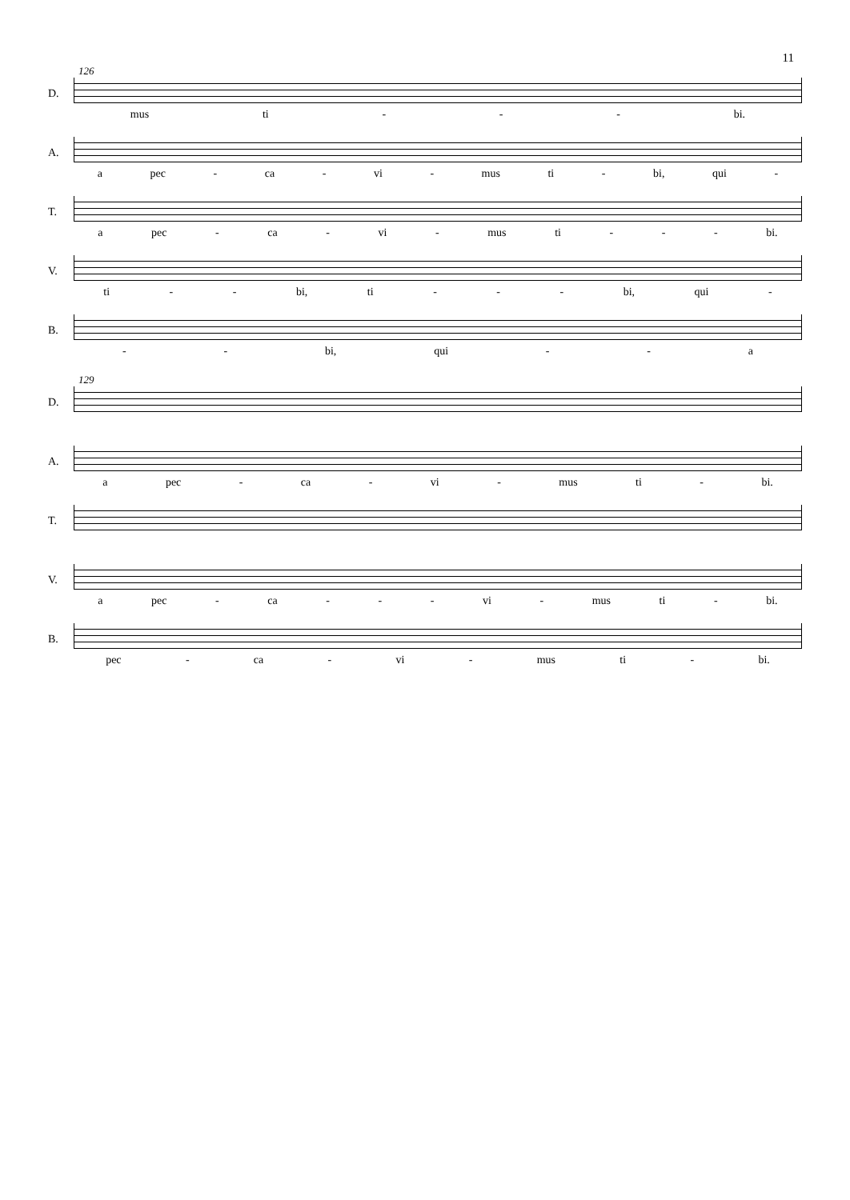11
126
D.
mus ti - - - bi.
A.
a pec - ca - vi - mus ti - bi, qui -
T.
a pec - ca - vi - mus ti - - - bi.
V.
ti - - bi, ti - - - bi, qui -
B.
- - bi, qui - - a
129
D.
A.
a pec - ca - vi - mus ti - bi.
T.
V.
a pec - ca - - - vi - mus ti - bi.
B.
pec - ca - vi - mus ti - bi.